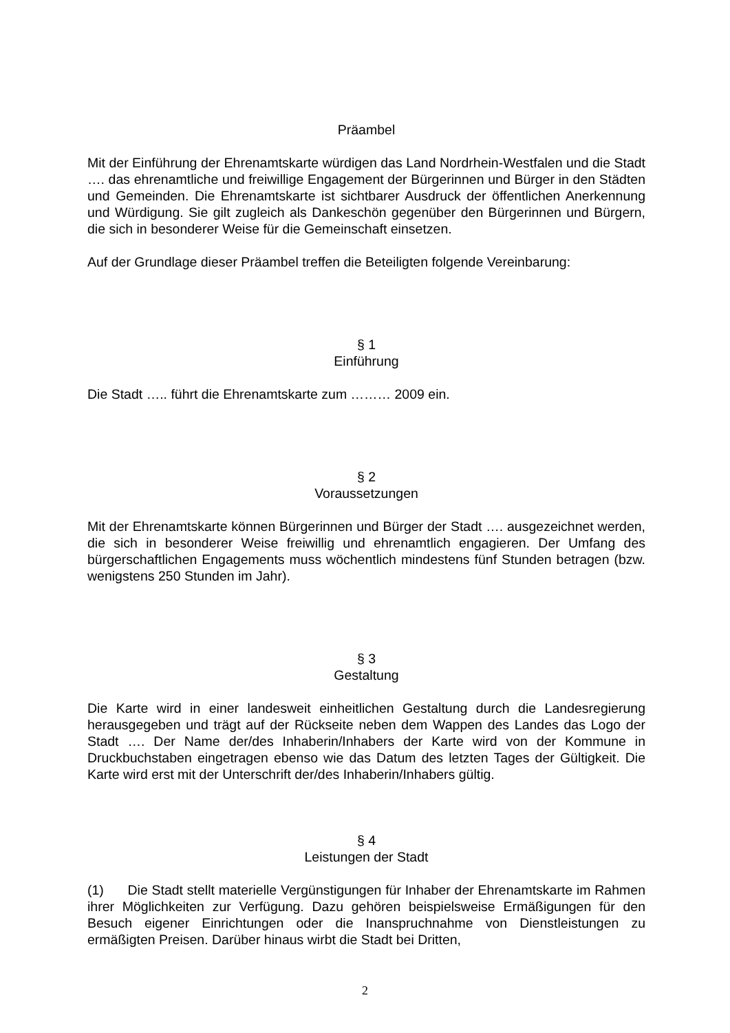Präambel
Mit der Einführung der Ehrenamtskarte würdigen das Land Nordrhein-Westfalen und die Stadt …. das ehrenamtliche und freiwillige Engagement der Bürgerinnen und Bürger in den Städten und Gemeinden. Die Ehrenamtskarte ist sichtbarer Ausdruck der öffentlichen Anerkennung und Würdigung. Sie gilt zugleich als Dankeschön gegenüber den Bürgerinnen und Bürgern, die sich in besonderer Weise für die Gemeinschaft einsetzen.
Auf der Grundlage dieser Präambel treffen die Beteiligten folgende Vereinbarung:
§ 1
Einführung
Die Stadt ….. führt die Ehrenamtskarte zum ……… 2009 ein.
§ 2
Voraussetzungen
Mit der Ehrenamtskarte können Bürgerinnen und Bürger der Stadt …. ausgezeichnet werden, die sich in besonderer Weise freiwillig und ehrenamtlich engagieren. Der Umfang des bürgerschaftlichen Engagements muss wöchentlich mindestens fünf Stunden betragen (bzw. wenigstens 250 Stunden im Jahr).
§ 3
Gestaltung
Die Karte wird in einer landesweit einheitlichen Gestaltung durch die Landesregierung herausgegeben und trägt auf der Rückseite neben dem Wappen des Landes das Logo der Stadt …. Der Name der/des Inhaberin/Inhabers der Karte wird von der Kommune in Druckbuchstaben eingetragen ebenso wie das Datum des letzten Tages der Gültigkeit. Die Karte wird erst mit der Unterschrift der/des Inhaberin/Inhabers gültig.
§ 4
Leistungen der Stadt
(1) Die Stadt stellt materielle Vergünstigungen für Inhaber der Ehrenamtskarte im Rahmen ihrer Möglichkeiten zur Verfügung. Dazu gehören beispielsweise Ermäßigungen für den Besuch eigener Einrichtungen oder die Inanspruchnahme von Dienstleistungen zu ermäßigten Preisen. Darüber hinaus wirbt die Stadt bei Dritten,
2